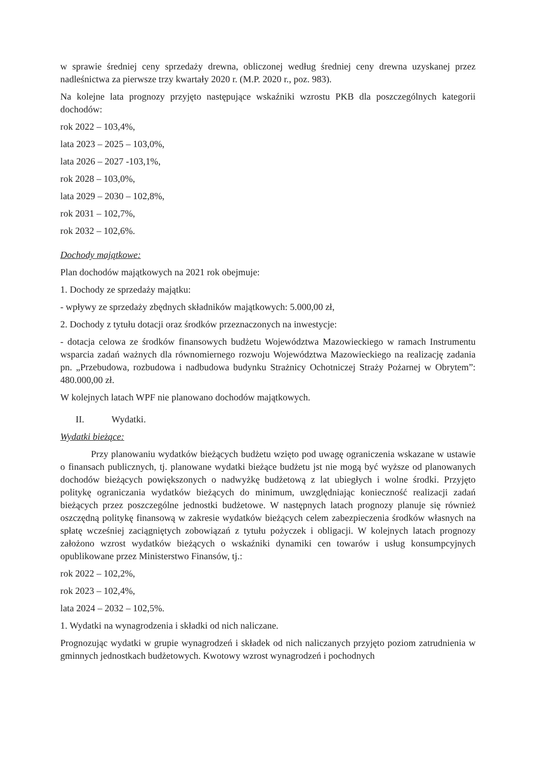w sprawie średniej ceny sprzedaży drewna, obliczonej według średniej ceny drewna uzyskanej przez nadleśnictwa za pierwsze trzy kwartały 2020 r. (M.P. 2020 r., poz. 983).
Na kolejne lata prognozy przyjęto następujące wskaźniki wzrostu PKB dla poszczególnych kategorii dochodów:
rok 2022 – 103,4%,
lata 2023 – 2025 – 103,0%,
lata 2026 – 2027 -103,1%,
rok 2028 – 103,0%,
lata 2029 – 2030 – 102,8%,
rok 2031 – 102,7%,
rok 2032 – 102,6%.
Dochody majątkowe:
Plan dochodów majątkowych na 2021 rok obejmuje:
1. Dochody ze sprzedaży majątku:
- wpływy ze sprzedaży zbędnych składników majątkowych: 5.000,00 zł,
2. Dochody z tytułu dotacji oraz środków przeznaczonych na inwestycje:
- dotacja celowa ze środków finansowych budżetu Województwa Mazowieckiego w ramach Instrumentu wsparcia zadań ważnych dla równomiernego rozwoju Województwa Mazowieckiego na realizację zadania pn. „Przebudowa, rozbudowa i nadbudowa budynku Strażnicy Ochotniczej Straży Pożarnej w Obrytem”: 480.000,00 zł.
W kolejnych latach WPF nie planowano dochodów majątkowych.
II. Wydatki.
Wydatki bieżące:
Przy planowaniu wydatków bieżących budżetu wzięto pod uwagę ograniczenia wskazane w ustawie o finansach publicznych, tj. planowane wydatki bieżące budżetu jst nie mogą być wyższe od planowanych dochodów bieżących powiększonych o nadwyżkę budżetową z lat ubiegłych i wolne środki. Przyjęto politykę ograniczania wydatków bieżących do minimum, uwzględniając konieczność realizacji zadań bieżących przez poszczególne jednostki budżetowe. W następnych latach prognozy planuje się również oszczędną politykę finansową w zakresie wydatków bieżących celem zabezpieczenia środków własnych na spłatę wcześniej zaciągniętych zobowiązań z tytułu pożyczek i obligacji. W kolejnych latach prognozy założono wzrost wydatków bieżących o wskaźniki dynamiki cen towarów i usług konsumpcyjnych opublikowane przez Ministerstwo Finansów, tj.:
rok 2022 – 102,2%,
rok 2023 – 102,4%,
lata 2024 – 2032 – 102,5%.
1. Wydatki na wynagrodzenia i składki od nich naliczane.
Prognozując wydatki w grupie wynagrodzeń i składek od nich naliczanych przyjęto poziom zatrudnienia w gminnych jednostkach budżetowych. Kwotowy wzrost wynagrodzeń i pochodnych